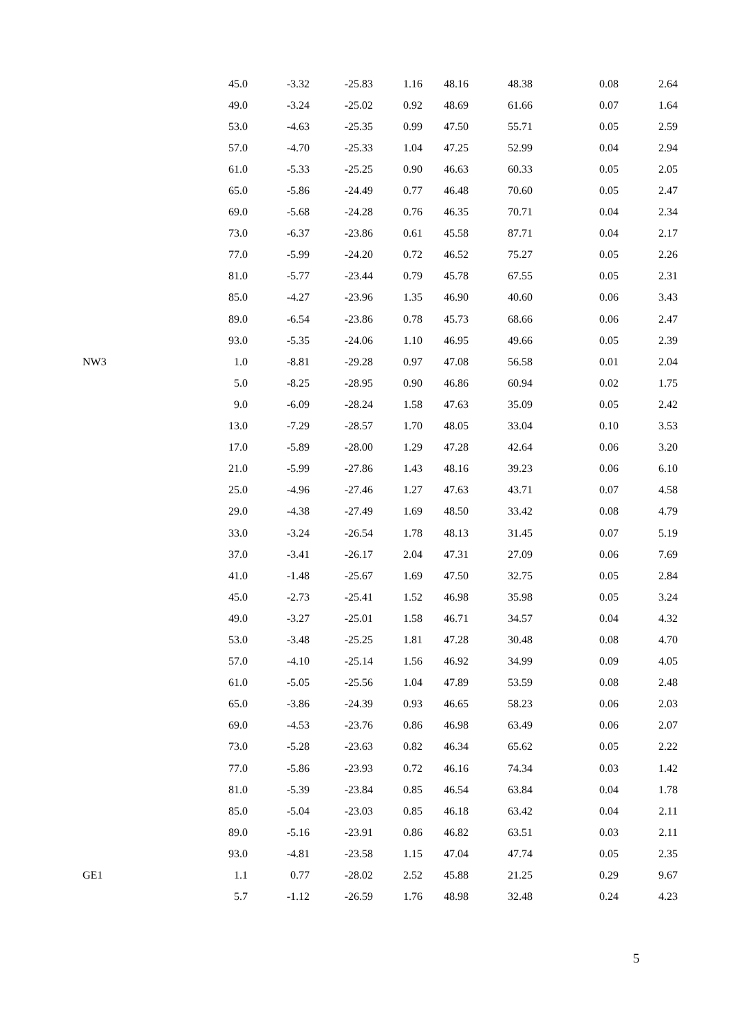| | 45.0 | -3.32 | -25.83 | 1.16 | 48.16 | 48.38 | 0.08 | 2.64 |
| | 49.0 | -3.24 | -25.02 | 0.92 | 48.69 | 61.66 | 0.07 | 1.64 |
| | 53.0 | -4.63 | -25.35 | 0.99 | 47.50 | 55.71 | 0.05 | 2.59 |
| | 57.0 | -4.70 | -25.33 | 1.04 | 47.25 | 52.99 | 0.04 | 2.94 |
| | 61.0 | -5.33 | -25.25 | 0.90 | 46.63 | 60.33 | 0.05 | 2.05 |
| | 65.0 | -5.86 | -24.49 | 0.77 | 46.48 | 70.60 | 0.05 | 2.47 |
| | 69.0 | -5.68 | -24.28 | 0.76 | 46.35 | 70.71 | 0.04 | 2.34 |
| | 73.0 | -6.37 | -23.86 | 0.61 | 45.58 | 87.71 | 0.04 | 2.17 |
| | 77.0 | -5.99 | -24.20 | 0.72 | 46.52 | 75.27 | 0.05 | 2.26 |
| | 81.0 | -5.77 | -23.44 | 0.79 | 45.78 | 67.55 | 0.05 | 2.31 |
| | 85.0 | -4.27 | -23.96 | 1.35 | 46.90 | 40.60 | 0.06 | 3.43 |
| | 89.0 | -6.54 | -23.86 | 0.78 | 45.73 | 68.66 | 0.06 | 2.47 |
| | 93.0 | -5.35 | -24.06 | 1.10 | 46.95 | 49.66 | 0.05 | 2.39 |
| NW3 | 1.0 | -8.81 | -29.28 | 0.97 | 47.08 | 56.58 | 0.01 | 2.04 |
| | 5.0 | -8.25 | -28.95 | 0.90 | 46.86 | 60.94 | 0.02 | 1.75 |
| | 9.0 | -6.09 | -28.24 | 1.58 | 47.63 | 35.09 | 0.05 | 2.42 |
| | 13.0 | -7.29 | -28.57 | 1.70 | 48.05 | 33.04 | 0.10 | 3.53 |
| | 17.0 | -5.89 | -28.00 | 1.29 | 47.28 | 42.64 | 0.06 | 3.20 |
| | 21.0 | -5.99 | -27.86 | 1.43 | 48.16 | 39.23 | 0.06 | 6.10 |
| | 25.0 | -4.96 | -27.46 | 1.27 | 47.63 | 43.71 | 0.07 | 4.58 |
| | 29.0 | -4.38 | -27.49 | 1.69 | 48.50 | 33.42 | 0.08 | 4.79 |
| | 33.0 | -3.24 | -26.54 | 1.78 | 48.13 | 31.45 | 0.07 | 5.19 |
| | 37.0 | -3.41 | -26.17 | 2.04 | 47.31 | 27.09 | 0.06 | 7.69 |
| | 41.0 | -1.48 | -25.67 | 1.69 | 47.50 | 32.75 | 0.05 | 2.84 |
| | 45.0 | -2.73 | -25.41 | 1.52 | 46.98 | 35.98 | 0.05 | 3.24 |
| | 49.0 | -3.27 | -25.01 | 1.58 | 46.71 | 34.57 | 0.04 | 4.32 |
| | 53.0 | -3.48 | -25.25 | 1.81 | 47.28 | 30.48 | 0.08 | 4.70 |
| | 57.0 | -4.10 | -25.14 | 1.56 | 46.92 | 34.99 | 0.09 | 4.05 |
| | 61.0 | -5.05 | -25.56 | 1.04 | 47.89 | 53.59 | 0.08 | 2.48 |
| | 65.0 | -3.86 | -24.39 | 0.93 | 46.65 | 58.23 | 0.06 | 2.03 |
| | 69.0 | -4.53 | -23.76 | 0.86 | 46.98 | 63.49 | 0.06 | 2.07 |
| | 73.0 | -5.28 | -23.63 | 0.82 | 46.34 | 65.62 | 0.05 | 2.22 |
| | 77.0 | -5.86 | -23.93 | 0.72 | 46.16 | 74.34 | 0.03 | 1.42 |
| | 81.0 | -5.39 | -23.84 | 0.85 | 46.54 | 63.84 | 0.04 | 1.78 |
| | 85.0 | -5.04 | -23.03 | 0.85 | 46.18 | 63.42 | 0.04 | 2.11 |
| | 89.0 | -5.16 | -23.91 | 0.86 | 46.82 | 63.51 | 0.03 | 2.11 |
| | 93.0 | -4.81 | -23.58 | 1.15 | 47.04 | 47.74 | 0.05 | 2.35 |
| GE1 | 1.1 | 0.77 | -28.02 | 2.52 | 45.88 | 21.25 | 0.29 | 9.67 |
| | 5.7 | -1.12 | -26.59 | 1.76 | 48.98 | 32.48 | 0.24 | 4.23 |
5